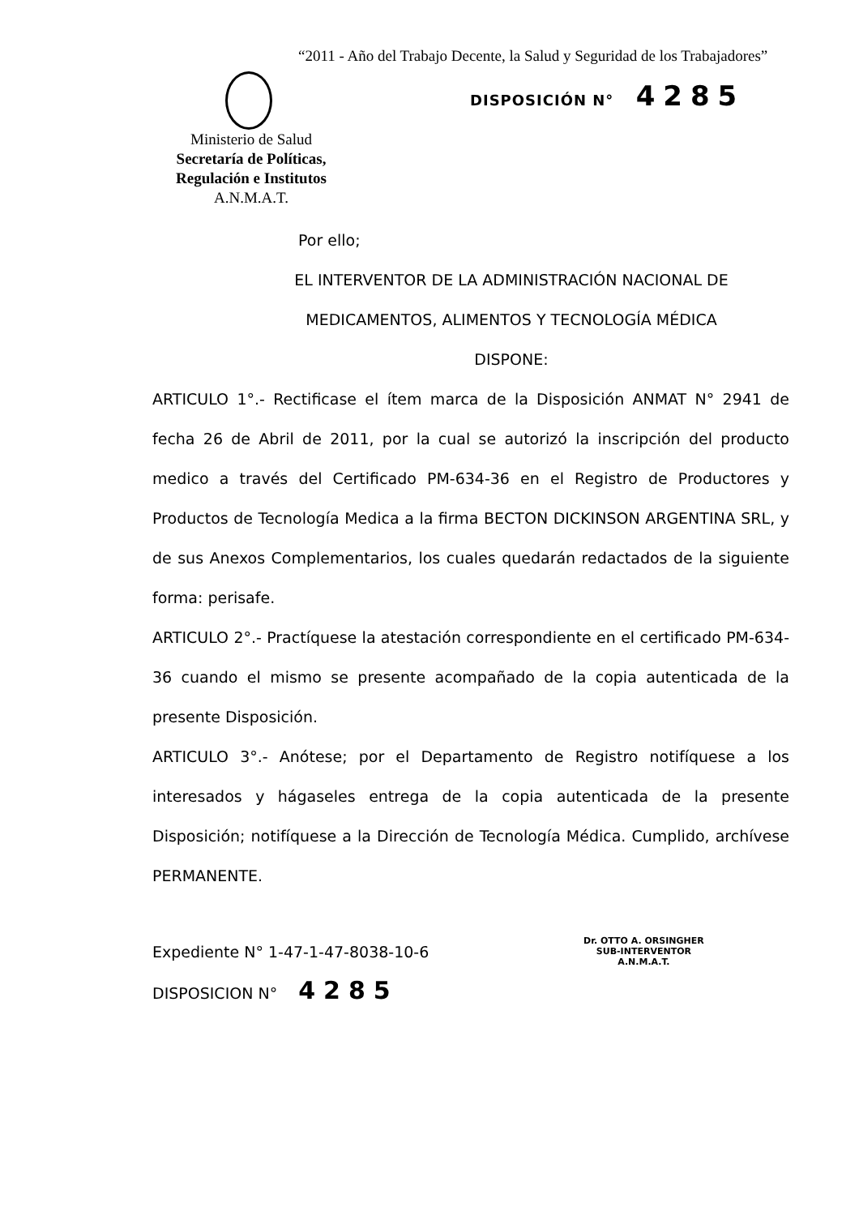“2011 - Año del Trabajo Decente, la Salud y Seguridad de los Trabajadores”
DISPOSICIÓN N° 4285
Ministerio de Salud
Secretaría de Políticas, Regulación e Institutos
A.N.M.A.T.
Por ello;
EL INTERVENTOR DE LA ADMINISTRACIÓN NACIONAL DE
MEDICAMENTOS, ALIMENTOS Y TECNOLOGÍA MÉDICA
DISPONE:
ARTICULO 1°.- Rectificase el ítem marca de la Disposición ANMAT N° 2941 de fecha 26 de Abril de 2011, por la cual se autorizó la inscripción del producto medico a través del Certificado PM-634-36 en el Registro de Productores y Productos de Tecnología Medica a la firma BECTON DICKINSON ARGENTINA SRL, y de sus Anexos Complementarios, los cuales quedarán redactados de la siguiente forma: perisafe.
ARTICULO 2°.- Practíquese la atestación correspondiente en el certificado PM-634-36 cuando el mismo se presente acompañado de la copia autenticada de la presente Disposición.
ARTICULO 3°.- Anótese; por el Departamento de Registro notifíquese a los interesados y hágaseles entrega de la copia autenticada de la presente Disposición; notifíquese a la Dirección de Tecnología Médica. Cumplido, archívese PERMANENTE.
Expediente N° 1-47-1-47-8038-10-6
DISPOSICION N° 4285
Dr. OTTO A. ORSINGHER
SUB-INTERVENTOR
A.N.M.A.T.